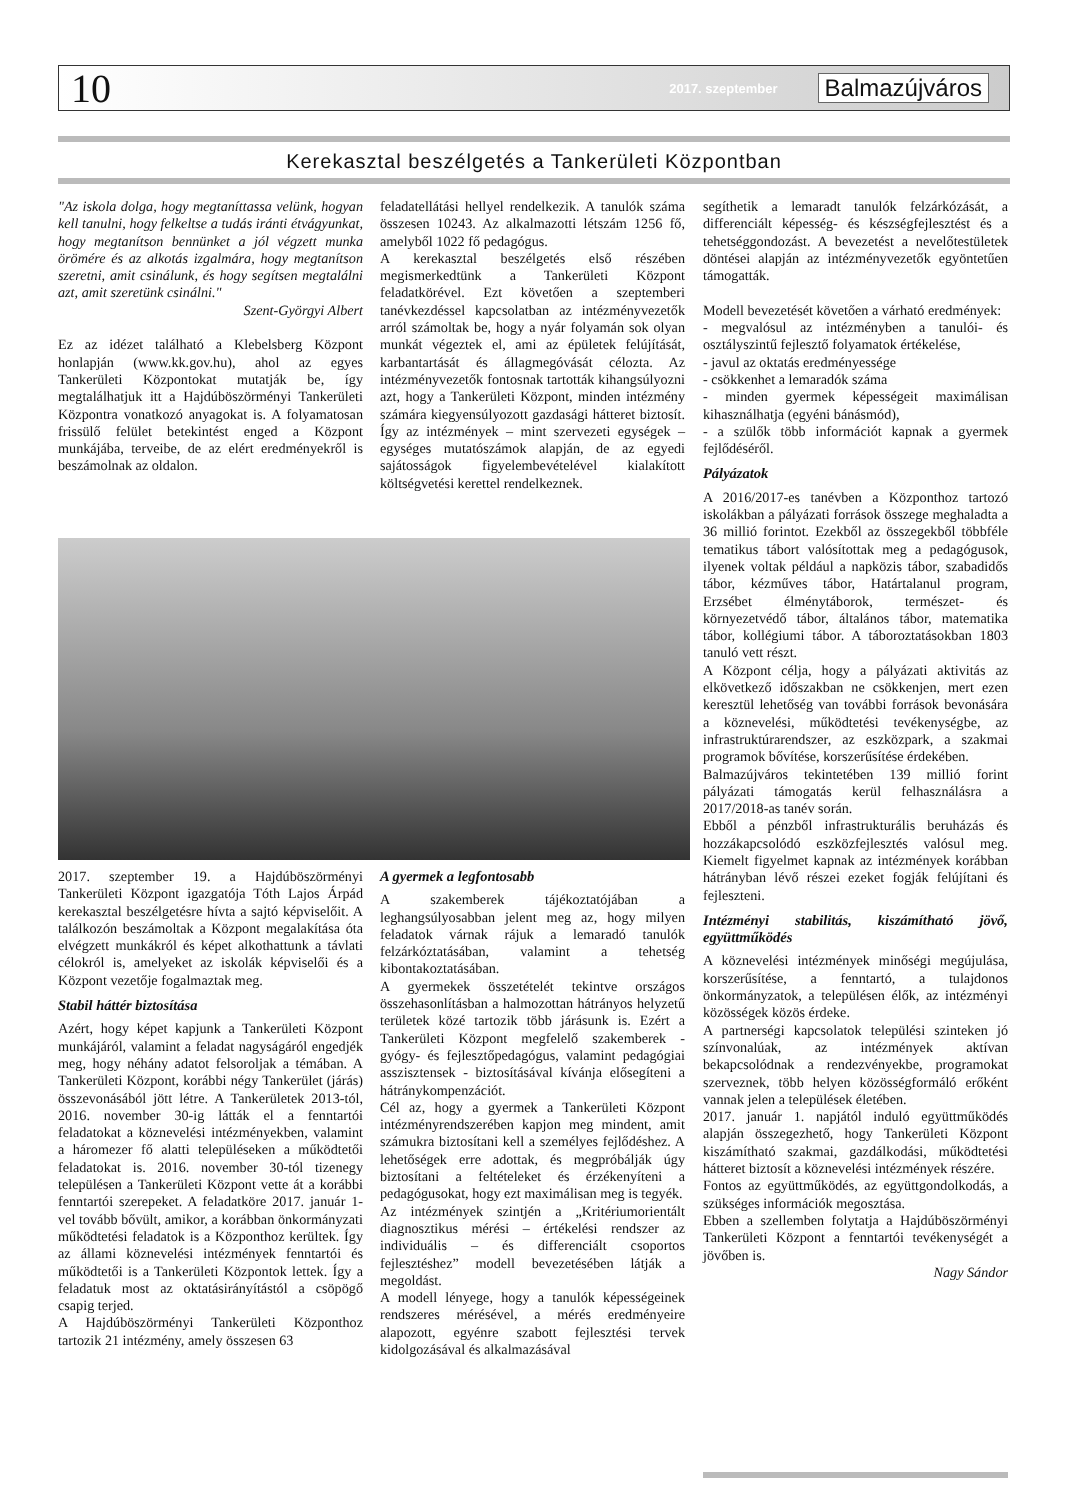10
2017. szeptember Balmazújváros
Kerekasztal beszélgetés a Tankerületi Központban
"Az iskola dolga, hogy megtaníttassa velünk, hogyan kell tanulni, hogy felkeltse a tudás iránti étvágyunkat, hogy megtanítson bennünket a jól végzett munka örömére és az alkotás izgalmára, hogy megtanítson szeretni, amit csinálunk, és hogy segítsen megtalálni azt, amit szeretünk csinálni."
Szent-Györgyi Albert
Ez az idézet található a Klebelsberg Központ honlapján (www.kk.gov.hu), ahol az egyes Tankerületi Központokat mutatják be, így megtalálhatjuk itt a Hajdúböszörményi Tankerületi Központra vonatkozó anyagokat is. A folyamatosan frissülő felület betekintést enged a Központ munkájába, terveibe, de az elért eredményekről is beszámolnak az oldalon.
feladatellátási hellyel rendelkezik. A tanulók száma összesen 10243. Az alkalmazotti létszám 1256 fő, amelyből 1022 fő pedagógus.
A kerekasztal beszélgetés első részében megismerkedtünk a Tankerületi Központ feladatkörével. Ezt követően a szeptemberi tanévkezdéssel kapcsolatban az intézményvezetők arról számoltak be, hogy a nyár folyamán sok olyan munkát végeztek el, ami az épületek felújítását, karbantartását és állagmegóvását célozta. Az intézményvezetők fontosnak tartották kihangsúlyozni azt, hogy a Tankerületi Központ, minden intézmény számára kiegyensúlyozott gazdasági hátteret biztosít. Így az intézmények – mint szervezeti egységek – egységes mutatószámok alapján, de az egyedi sajátosságok figyelembevételével kialakított költségvetési kerettel rendelkeznek.
2017. szeptember 19. a Hajdúböszörményi Tankerületi Központ igazgatója Tóth Lajos Árpád kerekasztal beszélgetésre hívta a sajtó képviselőit. A találkozón beszámoltak a Központ megalakítása óta elvégzett munkákról és képet alkothattunk a távlati célokról is, amelyeket az iskolák képviselői és a Központ vezetője fogalmaztak meg.
Stabil háttér biztosítása
Azért, hogy képet kapjunk a Tankerületi Központ munkájáról, valamint a feladat nagyságáról engedjék meg, hogy néhány adatot felsoroljak a témában. A Tankerületi Központ, korábbi négy Tankerület (járás) összevonásából jött létre. A Tankerületek 2013-tól, 2016. november 30-ig látták el a fenntartói feladatokat a köznevelési intézményekben, valamint a háromezer fő alatti településeken a működtetői feladatokat is. 2016. november 30-tól tizenegy településen a Tankerületi Központ vette át a korábbi fenntartói szerepeket. A feladatköre 2017. január 1-vel tovább bővült, amikor, a korábban önkormányzati működtetési feladatok is a Központhoz kerültek. Így az állami köznevelési intézmények fenntartói és működtetői is a Tankerületi Központok lettek. Így a feladatuk most az oktatásirányítástól a csöpögő csapig terjed.
A Hajdúböszörményi Tankerületi Központhoz tartozik 21 intézmény, amely összesen 63
A gyermek a legfontosabb
A szakemberek tájékoztatójában a leghangsúlyosabban jelent meg az, hogy milyen feladatok várnak rájuk a lemaradó tanulók felzárkóztatásában, valamint a tehetség kibontakoztatásában.
A gyermekek összetételét tekintve országos összehasonlításban a halmozottan hátrányos helyzetű területek közé tartozik több járásunk is. Ezért a Tankerületi Központ megfelelő szakemberek - gyógy- és fejlesztőpedagógus, valamint pedagógiai asszisztensek - biztosításával kívánja elősegíteni a hátránykompenzációt.
Cél az, hogy a gyermek a Tankerületi Központ intézményrendszerében kapjon meg mindent, amit számukra biztosítani kell a személyes fejlődéshez. A lehetőségek erre adottak, és megpróbálják úgy biztosítani a feltételeket és érzékenyíteni a pedagógusokat, hogy ezt maximálisan meg is tegyék.
Az intézmények szintjén a „Kritériumorientált diagnosztikus mérési – értékelési rendszer az individuális – és differenciált csoportos fejlesztéshez” modell bevezetésében látják a megoldást.
A modell lényege, hogy a tanulók képességeinek rendszeres mérésével, a mérés eredményeire alapozott, egyénre szabott fejlesztési tervek kidolgozásával és alkalmazásával
segíthetik a lemaradt tanulók felzárkózását, a differenciált képesség- és készségfejlesztést és a tehetséggondozást. A bevezetést a nevelőtestületek döntései alapján az intézményvezetők egyöntetűen támogatták.
Modell bevezetését követően a várható eredmények:
- megvalósul az intézményben a tanulói- és osztályszintű fejlesztő folyamatok értékelése,
- javul az oktatás eredményessége
- csökkenhet a lemaradók száma
- minden gyermek képességeit maximálisan kihasználhatja (egyéni bánásmód),
- a szülők több információt kapnak a gyermek fejlődéséről.
Pályázatok
A 2016/2017-es tanévben a Központhoz tartozó iskolákban a pályázati források összege meghaladta a 36 millió forintot. Ezekből az összegekből többféle tematikus tábort valósítottak meg a pedagógusok, ilyenek voltak például a napközis tábor, szabadidős tábor, kézműves tábor, Határtalanul program, Erzsébet élménytáborok, természet- és környezetvédő tábor, általános tábor, matematika tábor, kollégiumi tábor. A táboroztatásokban 1803 tanuló vett részt.
A Központ célja, hogy a pályázati aktivitás az elkövetkező időszakban ne csökkenjen, mert ezen keresztül lehetőség van további források bevonására a köznevelési, működtetési tevékenységbe, az infrastruktúrarendszer, az eszközpark, a szakmai programok bővítése, korszerűsítése érdekében.
Balmazújváros tekintetében 139 millió forint pályázati támogatás kerül felhasználásra a 2017/2018-as tanév során.
Ebből a pénzből infrastrukturális beruházás és hozzákapcsolódó eszközfejlesztés valósul meg. Kiemelt figyelmet kapnak az intézmények korábban hátrányban lévő részei ezeket fogják felújítani és fejleszteni.
Intézményi stabilitás, kiszámítható jövő, együttműködés
A köznevelési intézmények minőségi megújulása, korszerűsítése, a fenntartó, a tulajdonos önkormányzatok, a településen élők, az intézményi közösségek közös érdeke.
A partnerségi kapcsolatok települési szinteken jó színvonalúak, az intézmények aktívan bekapcsolódnak a rendezvényekbe, programokat szerveznek, több helyen közösségformáló erőként vannak jelen a települések életében.
2017. január 1. napjától induló együttműködés alapján összegezhető, hogy Tankerületi Központ kiszámítható szakmai, gazdálkodási, működtetési hátteret biztosít a köznevelési intézmények részére.
Fontos az együttműködés, az együttgondolkodás, a szükséges információk megosztása.
Ebben a szellemben folytatja a Hajdúböszörményi Tankerületi Központ a fenntartói tevékenységét a jövőben is.
Nagy Sándor